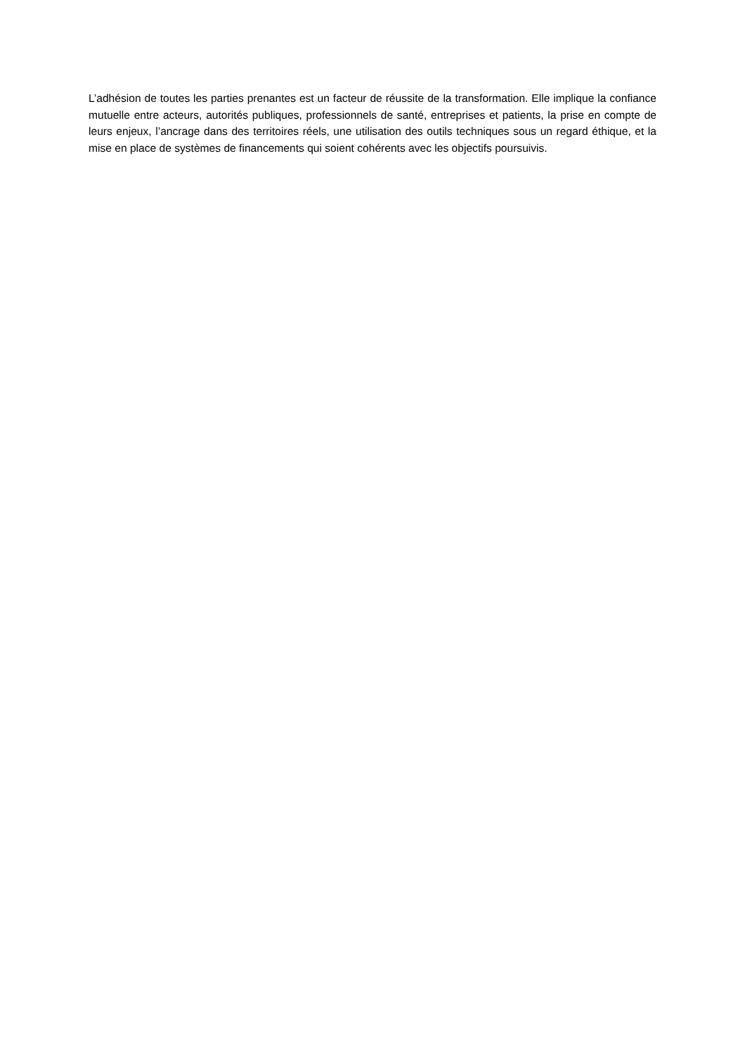L’adhésion de toutes les parties prenantes est un facteur de réussite de la transformation. Elle implique la confiance mutuelle entre acteurs, autorités publiques, professionnels de santé, entreprises et patients, la prise en compte de leurs enjeux, l’ancrage dans des territoires réels, une utilisation des outils techniques sous un regard éthique, et la mise en place de systèmes de financements qui soient cohérents avec les objectifs poursuivis.